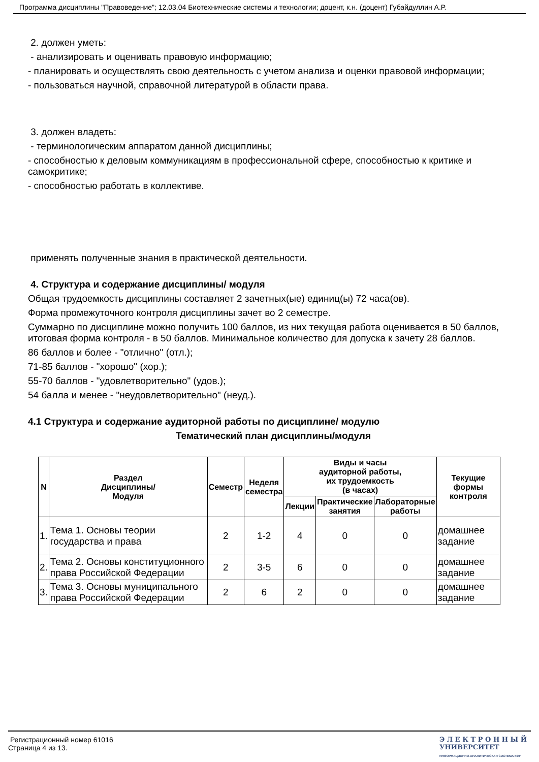Программа дисциплины "Правоведение"; 12.03.04 Биотехнические системы и технологии; доцент, к.н. (доцент) Губайдуллин А.Р.
2. должен уметь:
- анализировать и оценивать правовую информацию;
- планировать и осуществлять свою деятельность с учетом анализа и оценки правовой информации;
- пользоваться научной, справочной литературой в области права.
3. должен владеть:
- терминологическим аппаратом данной дисциплины;
- способностью к деловым коммуникациям в профессиональной сфере, способностью к критике и самокритике;
- способностью работать в коллективе.
применять полученные знания в практической деятельности.
4. Структура и содержание дисциплины/ модуля
Общая трудоемкость дисциплины составляет 2 зачетных(ые) единиц(ы) 72 часа(ов).
Форма промежуточного контроля дисциплины зачет во 2 семестре.
Суммарно по дисциплине можно получить 100 баллов, из них текущая работа оценивается в 50 баллов, итоговая форма контроля - в 50 баллов. Минимальное количество для допуска к зачету 28 баллов.
86 баллов и более - "отлично" (отл.);
71-85 баллов - "хорошо" (хор.);
55-70 баллов - "удовлетворительно" (удов.);
54 балла и менее - "неудовлетворительно" (неуд.).
4.1 Структура и содержание аудиторной работы по дисциплине/ модулю
Тематический план дисциплины/модуля
| N | Раздел Дисциплины/ Модуля | Семестр | Неделя семестра | Виды и часы аудиторной работы, их трудоемкость (в часах) | | | Текущие формы контроля |
| --- | --- | --- | --- | --- | --- | --- | --- |
| | | | | Лекции | Практические занятия | Лабораторные работы | |
| 1. | Тема 1. Основы теории государства и права | 2 | 1-2 | 4 | 0 | 0 | домашнее задание |
| 2. | Тема 2. Основы конституционного права Российской Федерации | 2 | 3-5 | 6 | 0 | 0 | домашнее задание |
| 3. | Тема 3. Основы муниципального права Российской Федерации | 2 | 6 | 2 | 0 | 0 | домашнее задание |
Регистрационный номер 61016
Страница 4 из 13.
Э Л Е К Т Р О Н Н Ы Й
УНИВЕРСИТЕТ
ИНФОРМАЦИОННО-АНАЛИТИЧЕСКАЯ СИСТЕМА КФУ